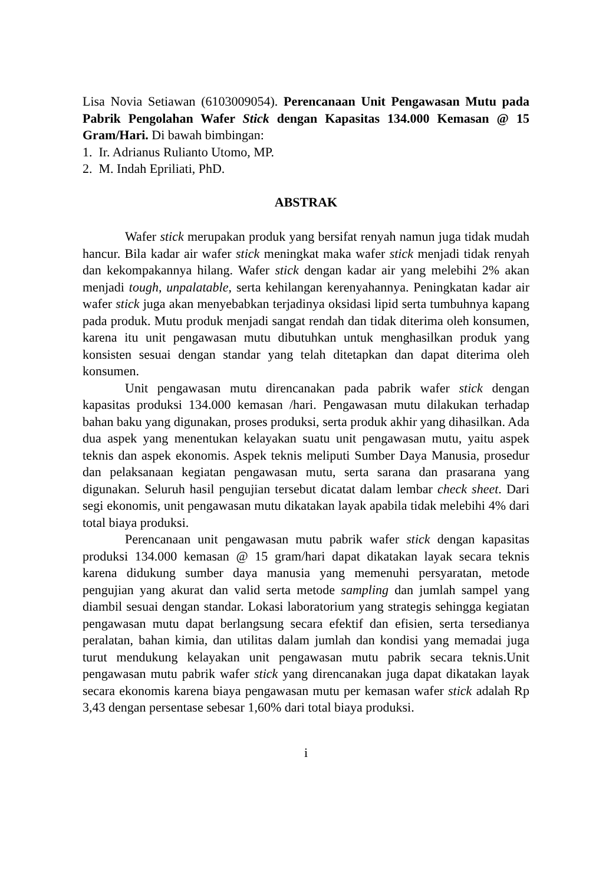Lisa Novia Setiawan (6103009054). Perencanaan Unit Pengawasan Mutu pada Pabrik Pengolahan Wafer Stick dengan Kapasitas 134.000 Kemasan @ 15 Gram/Hari. Di bawah bimbingan:
1. Ir. Adrianus Rulianto Utomo, MP.
2. M. Indah Epriliati, PhD.
ABSTRAK
Wafer stick merupakan produk yang bersifat renyah namun juga tidak mudah hancur. Bila kadar air wafer stick meningkat maka wafer stick menjadi tidak renyah dan kekompakannya hilang. Wafer stick dengan kadar air yang melebihi 2% akan menjadi tough, unpalatable, serta kehilangan kerenyahannya. Peningkatan kadar air wafer stick juga akan menyebabkan terjadinya oksidasi lipid serta tumbuhnya kapang pada produk. Mutu produk menjadi sangat rendah dan tidak diterima oleh konsumen, karena itu unit pengawasan mutu dibutuhkan untuk menghasilkan produk yang konsisten sesuai dengan standar yang telah ditetapkan dan dapat diterima oleh konsumen.
Unit pengawasan mutu direncanakan pada pabrik wafer stick dengan kapasitas produksi 134.000 kemasan /hari. Pengawasan mutu dilakukan terhadap bahan baku yang digunakan, proses produksi, serta produk akhir yang dihasilkan. Ada dua aspek yang menentukan kelayakan suatu unit pengawasan mutu, yaitu aspek teknis dan aspek ekonomis. Aspek teknis meliputi Sumber Daya Manusia, prosedur dan pelaksanaan kegiatan pengawasan mutu, serta sarana dan prasarana yang digunakan. Seluruh hasil pengujian tersebut dicatat dalam lembar check sheet. Dari segi ekonomis, unit pengawasan mutu dikatakan layak apabila tidak melebihi 4% dari total biaya produksi.
Perencanaan unit pengawasan mutu pabrik wafer stick dengan kapasitas produksi 134.000 kemasan @ 15 gram/hari dapat dikatakan layak secara teknis karena didukung sumber daya manusia yang memenuhi persyaratan, metode pengujian yang akurat dan valid serta metode sampling dan jumlah sampel yang diambil sesuai dengan standar. Lokasi laboratorium yang strategis sehingga kegiatan pengawasan mutu dapat berlangsung secara efektif dan efisien, serta tersedianya peralatan, bahan kimia, dan utilitas dalam jumlah dan kondisi yang memadai juga turut mendukung kelayakan unit pengawasan mutu pabrik secara teknis.Unit pengawasan mutu pabrik wafer stick yang direncanakan juga dapat dikatakan layak secara ekonomis karena biaya pengawasan mutu per kemasan wafer stick adalah Rp 3,43 dengan persentase sebesar 1,60% dari total biaya produksi.
i